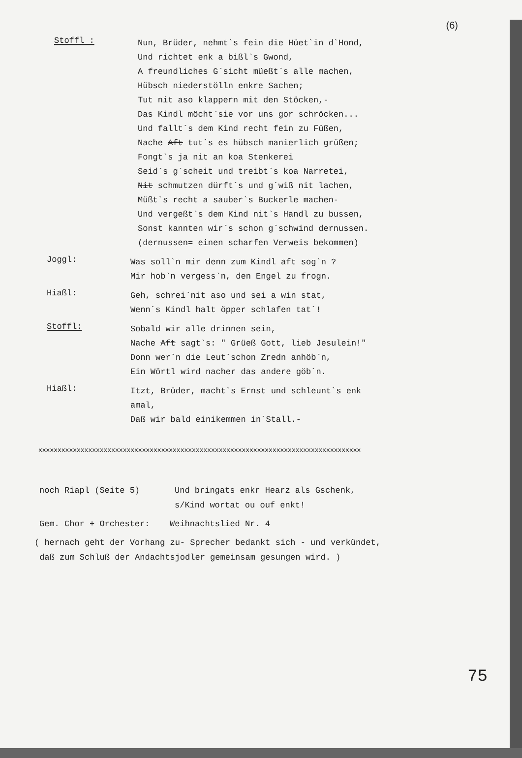(6)
Stoffl :
Nun, Brüder, nehmt`s fein die Hüet`in d`Hond,
Und richtet enk a bißl`s Gwond,
A freundliches G`sicht müeßt`s alle machen,
Hübsch niederstölln enkre Sachen;
Tut nit aso klappern mit den Stöcken,-
Das Kindl möcht`sie vor uns gor schröcken...
Und fallt`s dem Kind recht fein zu Füßen,
Nache Aft tut`s es hübsch manierlich grüßen;
Fongt`s ja nit an koa Stenkerei
Seid`s g`scheit und treibt`s koa Narretei,
Nit schmutzen dürft`s und g`wiß nit lachen,
Müßt`s recht a sauber`s Buckerle machen-
Und vergeßt`s dem Kind nit`s Handl zu bussen,
Sonst kannten wir`s schon g`schwind dernussen.
(dernussen= einen scharfen Verweis bekommen)
Joggl:
Was soll`n mir denn zum Kindl aft sog`n ?
Mir hob`n vergess`n, den Engel zu frogn.
Hiaßl:
Geh, schrei`nit aso und sei a win stat,
Wenn`s Kindl halt öpper schlafen tat`!
Stoffl:
Sobald wir alle drinnen sein,
Nache Aft sagt`s: " Grüeß Gott, lieb Jesulein!"
Donn wer`n die Leut`schon Zredn anhöb`n,
Ein Wörtl wird nacher das andere göb`n.
Hiaßl:
Itzt, Brüder, macht`s Ernst und schleunt`s enk
amal,
Daß wir bald einikemmen in`Stall.-
xxxxxxxxxxxxxxxxxxxxxxxxxxxxxxxxxxxxxxxxxxxxxxxxxxxxxxxxxxxxxxxxxxxxxxxxxxxxxxxxxxxx
noch Riapl (Seite 5) Und bringats enkr Hearz als Gschenk,
s/Kind wortat ou ouf enkt!
Gem. Chor + Orchester: Weihnachtslied Nr. 4
( hernach geht der Vorhang zu- Sprecher bedankt sich - und verkündet,
daß zum Schluß der Andachtsjodler gemeinsam gesungen wird. )
75